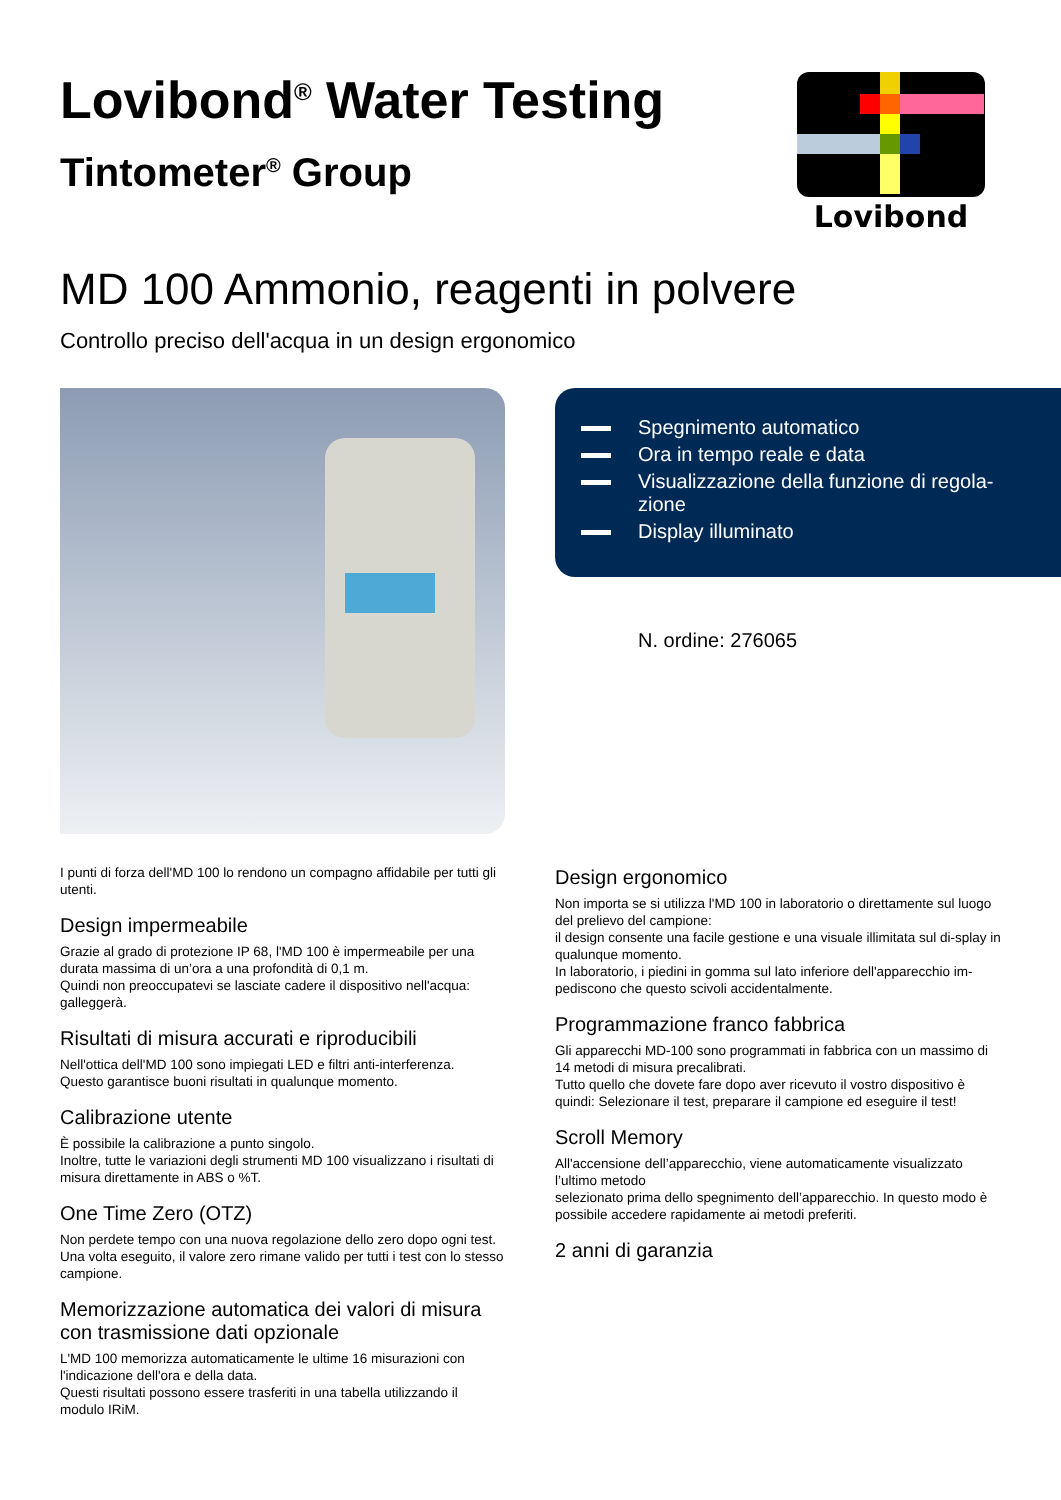Lovibond<sup>®</sup> Water Testing
Tintometer<sup>®</sup> Group
Lovibond
MD 100 Ammonio, reagenti in polvere
Controllo preciso dell'acqua in un design ergonomico
Spegnimento automatico
Ora in tempo reale e data
Visualizzazione della funzione di regola-
zione
Display illuminato
N. ordine: 276065
I punti di forza dell'MD 100 lo rendono un compagno affidabile per tutti gli utenti.
Design impermeabile
Grazie al grado di protezione IP 68, l'MD 100 è impermeabile per una durata massima di un’ora a una profondità di 0,1 m.
Quindi non preoccupatevi se lasciate cadere il dispositivo nell'acqua: galleggerà.
Risultati di misura accurati e riproducibili
Nell'ottica dell'MD 100 sono impiegati LED e filtri anti-interferenza.
Questo garantisce buoni risultati in qualunque momento.
Calibrazione utente
È possibile la calibrazione a punto singolo.
Inoltre, tutte le variazioni degli strumenti MD 100 visualizzano i risultati di misura direttamente in ABS o %T.
One Time Zero (OTZ)
Non perdete tempo con una nuova regolazione dello zero dopo ogni test.
Una volta eseguito, il valore zero rimane valido per tutti i test con lo stesso campione.
Memorizzazione automatica dei valori di misura con trasmissione dati opzionale
L'MD 100 memorizza automaticamente le ultime 16 misurazioni con l'indicazione dell'ora e della data.
Questi risultati possono essere trasferiti in una tabella utilizzando il modulo IRiM.
Design ergonomico
Non importa se si utilizza l'MD 100 in laboratorio o direttamente sul luogo del prelievo del campione:
il design consente una facile gestione e una visuale illimitata sul di-splay in qualunque momento.
In laboratorio, i piedini in gomma sul lato inferiore dell'apparecchio im-pediscono che questo scivoli accidentalmente.
Programmazione franco fabbrica
Gli apparecchi MD-100 sono programmati in fabbrica con un massimo di 14 metodi di misura precalibrati.
Tutto quello che dovete fare dopo aver ricevuto il vostro dispositivo è quindi: Selezionare il test, preparare il campione ed eseguire il test!
Scroll Memory
All'accensione dell’apparecchio, viene automaticamente visualizzato l’ultimo metodo
selezionato prima dello spegnimento dell’apparecchio. In questo modo è possibile accedere rapidamente ai metodi preferiti.
2 anni di garanzia